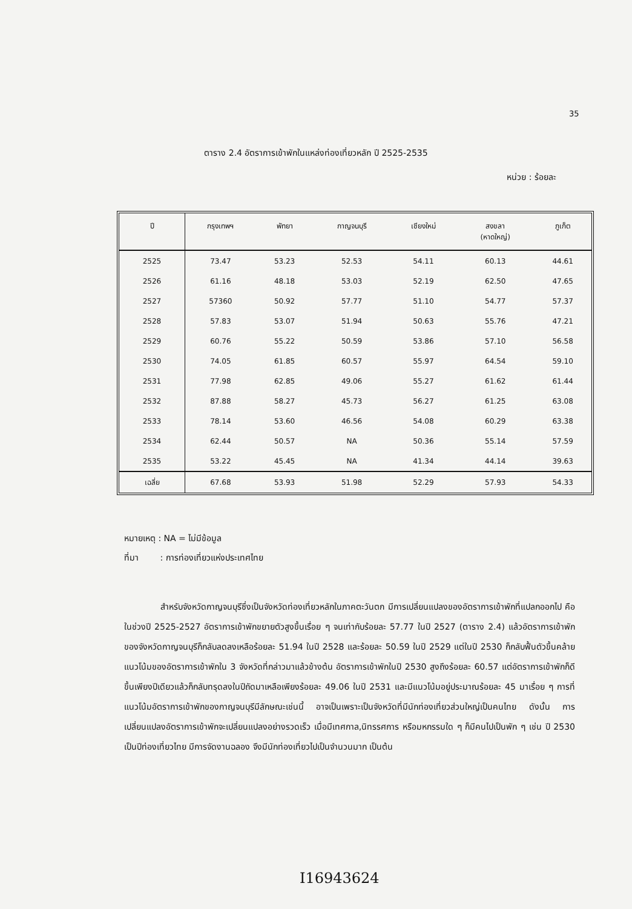35
ตาราง 2.4 อัตราการเข้าพักในแหล่งท่องเที่ยวหลัก ปี 2525-2535
หน่วย : ร้อยละ
| ปี | กรุงเทพฯ | พัทยา | กาญจนบุรี | เชียงใหม่ | สงขลา (หาดใหญ่) | ภูเก็ต |
| --- | --- | --- | --- | --- | --- | --- |
| 2525 | 73.47 | 53.23 | 52.53 | 54.11 | 60.13 | 44.61 |
| 2526 | 61.16 | 48.18 | 53.03 | 52.19 | 62.50 | 47.65 |
| 2527 | 57360 | 50.92 | 57.77 | 51.10 | 54.77 | 57.37 |
| 2528 | 57.83 | 53.07 | 51.94 | 50.63 | 55.76 | 47.21 |
| 2529 | 60.76 | 55.22 | 50.59 | 53.86 | 57.10 | 56.58 |
| 2530 | 74.05 | 61.85 | 60.57 | 55.97 | 64.54 | 59.10 |
| 2531 | 77.98 | 62.85 | 49.06 | 55.27 | 61.62 | 61.44 |
| 2532 | 87.88 | 58.27 | 45.73 | 56.27 | 61.25 | 63.08 |
| 2533 | 78.14 | 53.60 | 46.56 | 54.08 | 60.29 | 63.38 |
| 2534 | 62.44 | 50.57 | NA | 50.36 | 55.14 | 57.59 |
| 2535 | 53.22 | 45.45 | NA | 41.34 | 44.14 | 39.63 |
| เฉลี่ย | 67.68 | 53.93 | 51.98 | 52.29 | 57.93 | 54.33 |
หมายเหตุ : NA = ไม่มีข้อมูล
ที่มา : การท่องเที่ยวแห่งประเทศไทย
สำหรับจังหวัดกาญจนบุรีซึ่งเป็นจังหวัดท่องเที่ยวหลักในภาคตะวันตก มีการเปลี่ยนแปลงของอัตราการเข้าพักที่แปลกออกไป คือ ในช่วงปี 2525-2527 อัตราการเข้าพักขยายตัวสูงขึ้นเรื่อย ๆ จนเท่ากับร้อยละ 57.77 ในปี 2527 (ตาราง 2.4) แล้วอัตราการเข้าพักของจังหวัดกาญจนบุรีก็กลับลดลงเหลือร้อยละ 51.94 ในปี 2528 และร้อยละ 50.59 ในปี 2529 แต่ในปี 2530 ก็กลับฟื้นตัวขึ้นคล้ายแนวโน้มของอัตราการเข้าพักใน 3 จังหวัดที่กล่าวมาแล้วข้างต้น อัตราการเข้าพักในปี 2530 สูงถึงร้อยละ 60.57 แต่อัตราการเข้าพักก็ดีขึ้นเพียงปีเดียวแล้วก็กลับทรุดลงในปีถัดมาเหลือเพียงร้อยละ 49.06 ในปี 2531 และมีแนวโน้มอยู่ประมาณร้อยละ 45 มาเรื่อย ๆ การที่แนวโน้มอัตราการเข้าพักของกาญจนบุรีมีลักษณะเช่นนี้ อาจเป็นเพราะเป็นจังหวัดที่มีนักท่องเที่ยวส่วนใหญ่เป็นคนไทย ดังนั้น การเปลี่ยนแปลงอัตราการเข้าพักจะเปลี่ยนแปลงอย่างรวดเร็ว เมื่อมีเทศกาล,นิทรรศการ หรือมหกรรมใด ๆ ก็มีคนไปเป็นพัก ๆ เช่น ปี 2530 เป็นปีท่องเที่ยวไทย มีการจัดงานฉลอง จึงมีนักท่องเที่ยวไปเป็นจำนวนมาก เป็นต้น
I16943624